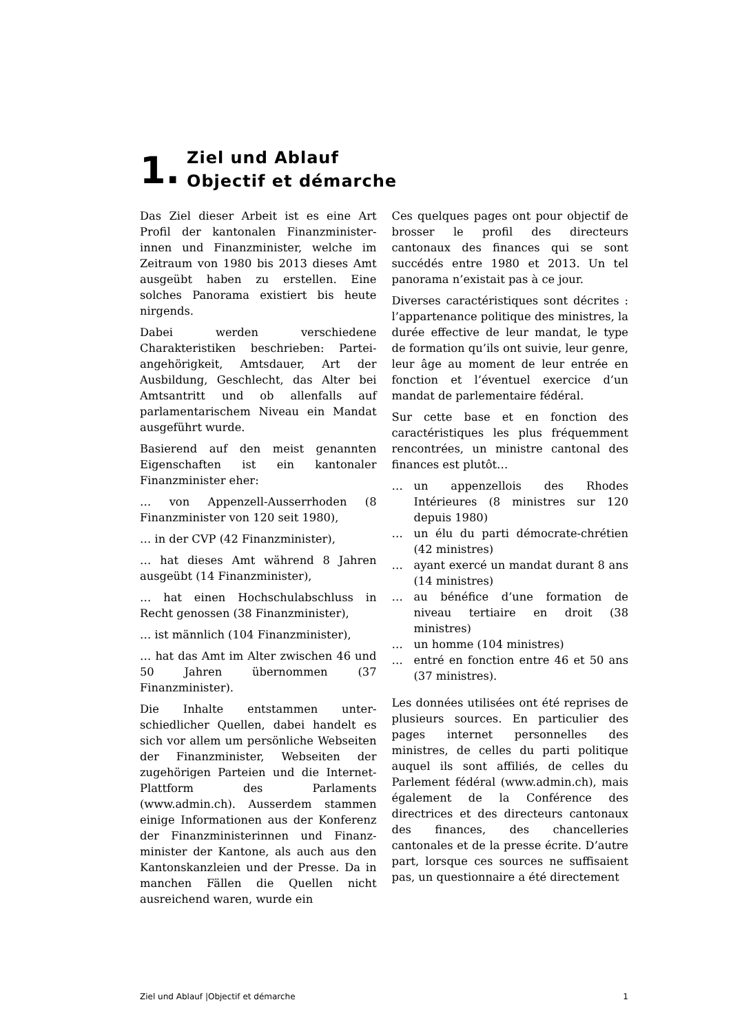1.
Ziel und Ablauf
Objectif et démarche
Das Ziel dieser Arbeit ist es eine Art Profil der kantonalen Finanzminister-innen und Finanzminister, welche im Zeitraum von 1980 bis 2013 dieses Amt ausgeübt haben zu erstellen. Eine solches Panorama existiert bis heute nirgends.
Dabei werden verschiedene Charakteristiken beschrieben: Partei-angehörigkeit, Amtsdauer, Art der Ausbildung, Geschlecht, das Alter bei Amtsantritt und ob allenfalls auf parlamentarischem Niveau ein Mandat ausgeführt wurde.
Basierend auf den meist genannten Eigenschaften ist ein kantonaler Finanzminister eher:
… von Appenzell-Ausserrhoden (8 Finanzminister von 120 seit 1980),
… in der CVP (42 Finanzminister),
… hat dieses Amt während 8 Jahren ausgeübt (14 Finanzminister),
… hat einen Hochschulabschluss in Recht genossen (38 Finanzminister),
… ist männlich (104 Finanzminister),
… hat das Amt im Alter zwischen 46 und 50 Jahren übernommen (37 Finanzminister).
Die Inhalte entstammen unter-schiedlicher Quellen, dabei handelt es sich vor allem um persönliche Webseiten der Finanzminister, Webseiten der zugehörigen Parteien und die Internet-Plattform des Parlaments (www.admin.ch). Ausserdem stammen einige Informationen aus der Konferenz der Finanzministerinnen und Finanz-minister der Kantone, als auch aus den Kantonskanzleien und der Presse. Da in manchen Fällen die Quellen nicht ausreichend waren, wurde ein
Ces quelques pages ont pour objectif de brosser le profil des directeurs cantonaux des finances qui se sont succédés entre 1980 et 2013. Un tel panorama n’existait pas à ce jour.
Diverses caractéristiques sont décrites : l’appartenance politique des ministres, la durée effective de leur mandat, le type de formation qu’ils ont suivie, leur genre, leur âge au moment de leur entrée en fonction et l’éventuel exercice d’un mandat de parlementaire fédéral.
Sur cette base et en fonction des caractéristiques les plus fréquemment rencontrées, un ministre cantonal des finances est plutôt…
… un appenzellois des Rhodes Intérieures (8 ministres sur 120 depuis 1980)
… un élu du parti démocrate-chrétien (42 ministres)
… ayant exercé un mandat durant 8 ans (14 ministres)
… au bénéfice d’une formation de niveau tertiaire en droit (38 ministres)
… un homme (104 ministres)
… entré en fonction entre 46 et 50 ans (37 ministres).
Les données utilisées ont été reprises de plusieurs sources. En particulier des pages internet personnelles des ministres, de celles du parti politique auquel ils sont affiliés, de celles du Parlement fédéral (www.admin.ch), mais également de la Conférence des directrices et des directeurs cantonaux des finances, des chancelleries cantonales et de la presse écrite. D’autre part, lorsque ces sources ne suffisaient pas, un questionnaire a été directement
Ziel und Ablauf |Objectif et démarche 1